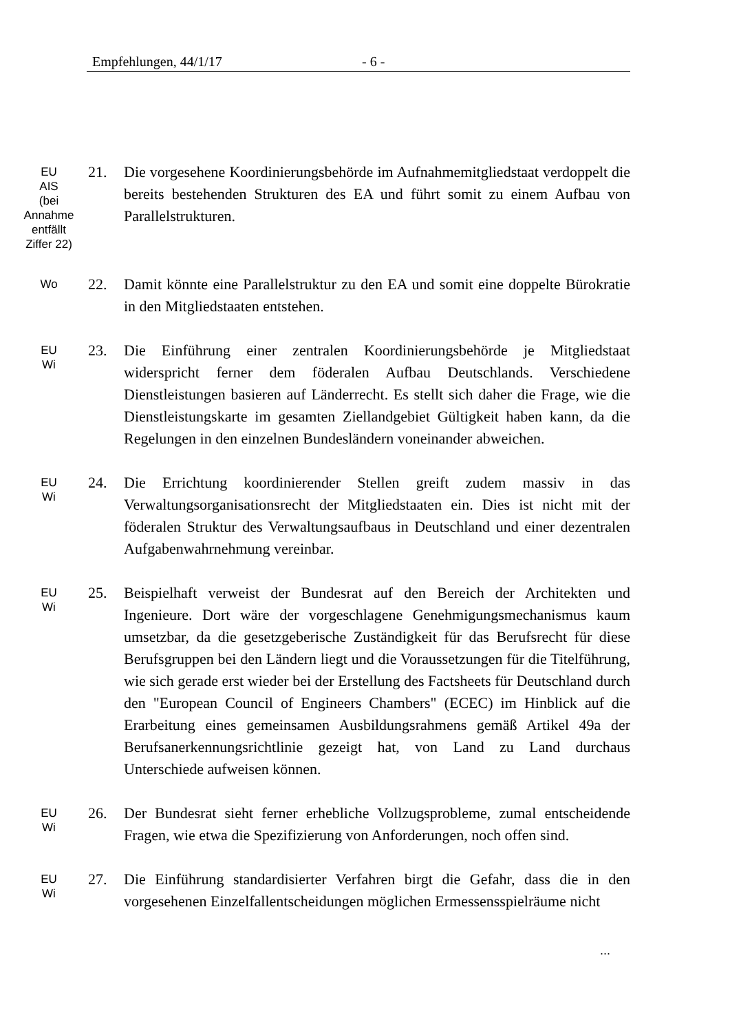Empfehlungen, 44/1/17 - 6 -
EU
AIS
(bei
Annahme
entfällt
Ziffer 22)
21. Die vorgesehene Koordinierungsbehörde im Aufnahmemitgliedstaat verdoppelt die bereits bestehenden Strukturen des EA und führt somit zu einem Aufbau von Parallelstrukturen.
Wo
22. Damit könnte eine Parallelstruktur zu den EA und somit eine doppelte Bürokratie in den Mitgliedstaaten entstehen.
EU
Wi
23. Die Einführung einer zentralen Koordinierungsbehörde je Mitgliedstaat widerspricht ferner dem föderalen Aufbau Deutschlands. Verschiedene Dienstleistungen basieren auf Länderrecht. Es stellt sich daher die Frage, wie die Dienstleistungskarte im gesamten Ziellandgebiet Gültigkeit haben kann, da die Regelungen in den einzelnen Bundesländern voneinander abweichen.
EU
Wi
24. Die Errichtung koordinierender Stellen greift zudem massiv in das Verwaltungsorganisationsrecht der Mitgliedstaaten ein. Dies ist nicht mit der föderalen Struktur des Verwaltungsaufbaus in Deutschland und einer dezentralen Aufgabenwahrnehmung vereinbar.
EU
Wi
25. Beispielhaft verweist der Bundesrat auf den Bereich der Architekten und Ingenieure. Dort wäre der vorgeschlagene Genehmigungsmechanismus kaum umsetzbar, da die gesetzgeberische Zuständigkeit für das Berufsrecht für diese Berufsgruppen bei den Ländern liegt und die Voraussetzungen für die Titelführung, wie sich gerade erst wieder bei der Erstellung des Factsheets für Deutschland durch den "European Council of Engineers Chambers" (ECEC) im Hinblick auf die Erarbeitung eines gemeinsamen Ausbildungsrahmens gemäß Artikel 49a der Berufsanerkennungsrichtlinie gezeigt hat, von Land zu Land durchaus Unterschiede aufweisen können.
EU
Wi
26. Der Bundesrat sieht ferner erhebliche Vollzugsprobleme, zumal entscheidende Fragen, wie etwa die Spezifizierung von Anforderungen, noch offen sind.
EU
Wi
27. Die Einführung standardisierter Verfahren birgt die Gefahr, dass die in den vorgesehenen Einzelfallentscheidungen möglichen Ermessensspielräume nicht
...